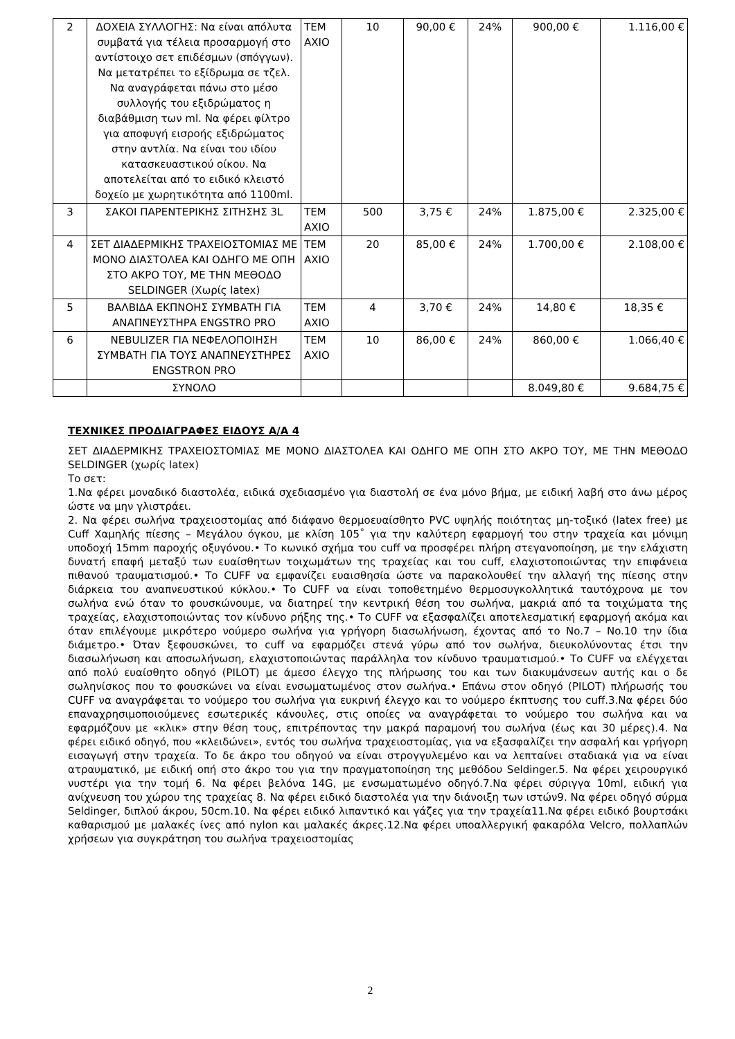| 2 | ΔΟΧΕΙΑ ΣΥΛΛΟΓΗΣ: Να είναι απόλυτα συμβατά για τέλεια προσαρμογή στο αντίστοιχο σετ επιδέσμων (σπόγγων). Να μετατρέπει το εξίδρωμα σε τζελ. Να αναγράφεται πάνω στο μέσο συλλογής του εξιδρώματος η διαβάθμιση των ml. Να φέρει φίλτρο για αποφυγή εισροής εξιδρώματος στην αντλία. Να είναι του ιδίου κατασκευαστικού οίκου. Να αποτελείται από το ειδικό κλειστό δοχείο με χωρητικότητα από 1100ml. | ΤΕΜ ΑΧΙΟ | 10 | 90,00 € | 24% | 900,00 € | 1.116,00 € |
| 3 | ΣΑΚΟΙ ΠΑΡΕΝΤΕΡΙΚΗΣ ΣΙΤΗΣΗΣ 3L | ΤΕΜ ΑΧΙΟ | 500 | 3,75 € | 24% | 1.875,00 € | 2.325,00 € |
| 4 | ΣΕΤ ΔΙΑΔΕΡΜΙΚΗΣ ΤΡΑΧΕΙΟΣΤΟΜΙΑΣ ΜΕ ΜΟΝΟ ΔΙΑΣΤΟΛΕΑ ΚΑΙ ΟΔΗΓΟ ΜΕ ΟΠΗ ΣΤΟ ΑΚΡΟ ΤΟΥ, ΜΕ ΤΗΝ ΜΕΘΟΔΟ SELDINGER (Χωρίς latex) | ΤΕΜ ΑΧΙΟ | 20 | 85,00 € | 24% | 1.700,00 € | 2.108,00 € |
| 5 | ΒΑΛΒΙΔΑ ΕΚΠΝΟΗΣ ΣΥΜΒΑΤΗ ΓΙΑ ΑΝΑΠΝΕΥΣΤΗΡΑ ENGSTRO PRO | ΤΕΜ ΑΧΙΟ | 4 | 3,70 € | 24% | 14,80 € | 18,35 € |
| 6 | NEBULIZER ΓΙΑ ΝΕΦΕΛΟΠΟΙΗΣΗ ΣΥΜΒΑΤΗ ΓΙΑ ΤΟΥΣ ΑΝΑΠΝΕΥΣΤΗΡΕΣ ENGSTRON PRO | ΤΕΜ ΑΧΙΟ | 10 | 86,00 € | 24% | 860,00 € | 1.066,40 € |
| | ΣΥΝΟΛΟ | | | | | 8.049,80 € | 9.684,75 € |
ΤΕΧΝΙΚΕΣ ΠΡΟΔΙΑΓΡΑΦΕΣ ΕΙΔΟΥΣ Α/Α 4
ΣΕΤ ΔΙΑΔΕΡΜΙΚΗΣ ΤΡΑΧΕΙΟΣΤΟΜΙΑΣ ΜΕ ΜΟΝΟ ΔΙΑΣΤΟΛΕΑ ΚΑΙ ΟΔΗΓΟ ΜΕ ΟΠΗ ΣΤΟ ΑΚΡΟ ΤΟΥ, ΜΕ ΤΗΝ ΜΕΘΟΔΟ SELDINGER (χωρίς latex)
Το σετ:
1.Να φέρει μοναδικό διαστολέα, ειδικά σχεδιασμένο για διαστολή σε ένα μόνο βήμα, με ειδική λαβή στο άνω μέρος ώστε να μην γλιστράει.
2. Να φέρει σωλήνα τραχειοστομίας από διάφανο θερμοευαίσθητο PVC υψηλής ποιότητας μη-τοξικό (latex free) με Cuff Χαμηλής πίεσης – Μεγάλου όγκου, με κλίση 105˚ για την καλύτερη εφαρμογή του στην τραχεία και μόνιμη υποδοχή 15mm παροχής οξυγόνου.• Το κωνικό σχήμα του cuff να προσφέρει πλήρη στεγανοποίηση, με την ελάχιστη δυνατή επαφή μεταξύ των ευαίσθητων τοιχωμάτων της τραχείας και του cuff, ελαχιστοποιώντας την επιφάνεια πιθανού τραυματισμού.• Το CUFF να εμφανίζει ευαισθησία ώστε να παρακολουθεί την αλλαγή της πίεσης στην διάρκεια του αναπνευστικού κύκλου.• Το CUFF να είναι τοποθετημένο θερμοσυγκολλητικά ταυτόχρονα με τον σωλήνα ενώ όταν το φουσκώνουμε, να διατηρεί την κεντρική θέση του σωλήνα, μακριά από τα τοιχώματα της τραχείας, ελαχιστοποιώντας τον κίνδυνο ρήξης της.• Το CUFF να εξασφαλίζει αποτελεσματική εφαρμογή ακόμα και όταν επιλέγουμε μικρότερο νούμερο σωλήνα για γρήγορη διασωλήνωση, έχοντας από το No.7 – No.10 την ίδια διάμετρο.• Όταν ξεφουσκώνει, το cuff να εφαρμόζει στενά γύρω από τον σωλήνα, διευκολύνοντας έτσι την διασωλήνωση και αποσωλήνωση, ελαχιστοποιώντας παράλληλα τον κίνδυνο τραυματισμού.• Το CUFF να ελέγχεται από πολύ ευαίσθητο οδηγό (PILOT) με άμεσο έλεγχο της πλήρωσης του και των διακυμάνσεων αυτής και ο δε σωληνίσκος που το φουσκώνει να είναι ενσωματωμένος στον σωλήνα.• Επάνω στον οδηγό (PILOT) πλήρωσής του CUFF να αναγράφεται το νούμερο του σωλήνα για ευκρινή έλεγχο και το νούμερο έκπτυσης του cuff.3.Να φέρει δύο επαναχρησιμοποιούμενες εσωτερικές κάνουλες, στις οποίες να αναγράφεται το νούμερο του σωλήνα και να εφαρμόζουν με «κλικ» στην θέση τους, επιτρέποντας την μακρά παραμονή του σωλήνα (έως και 30 μέρες).4. Να φέρει ειδικό οδηγό, που «κλειδώνει», εντός του σωλήνα τραχειοστομίας, για να εξασφαλίζει την ασφαλή και γρήγορη εισαγωγή στην τραχεία. Το δε άκρο του οδηγού να είναι στρογγυλεμένο και να λεπταίνει σταδιακά για να είναι ατραυματικό, με ειδική οπή στο άκρο του για την πραγματοποίηση της μεθόδου Seldinger.5. Να φέρει χειρουργικό νυστέρι για την τομή 6. Να φέρει βελόνα 14G, με ενσωματωμένο οδηγό.7.Να φέρει σύριγγα 10ml, ειδική για ανίχνευση του χώρου της τραχείας 8. Να φέρει ειδικό διαστολέα για την διάνοιξη των ιστών9. Να φέρει οδηγό σύρμα Seldinger, διπλού άκρου, 50cm.10. Να φέρει ειδικό λιπαντικό και γάζες για την τραχεία11.Να φέρει ειδικό βουρτσάκι καθαρισμού με μαλακές ίνες από nylon και μαλακές άκρες.12.Να φέρει υποαλλεργική φακαρόλα Velcro, πολλαπλών χρήσεων για συγκράτηση του σωλήνα τραχειοστομίας
2